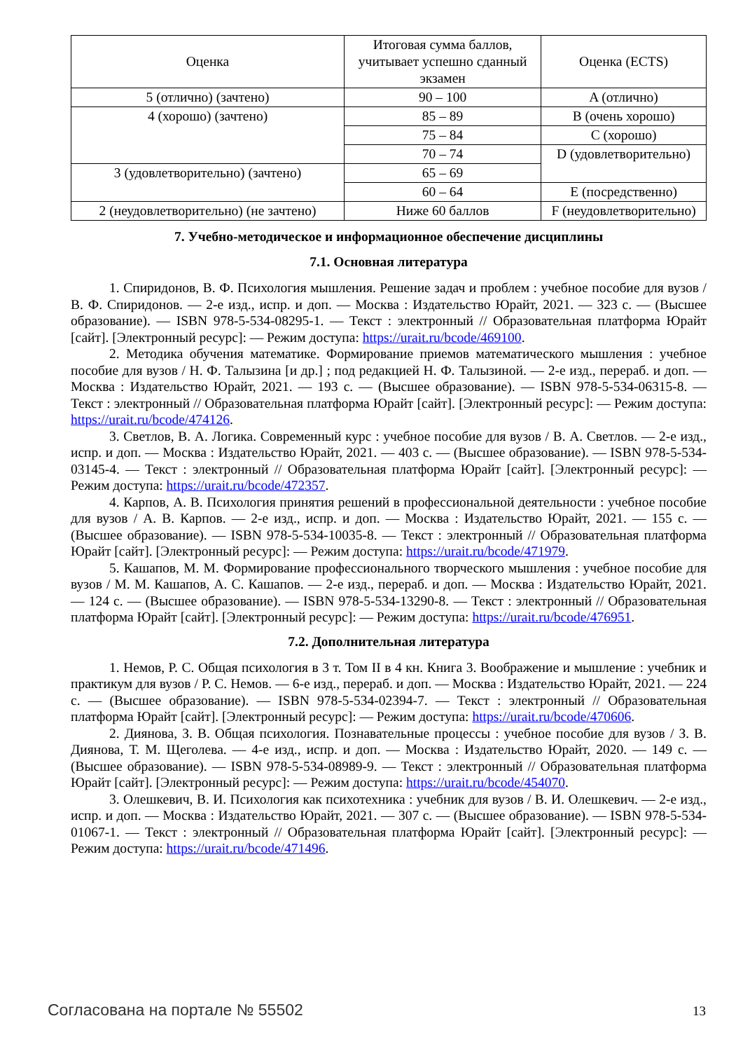| Оценка | Итоговая сумма баллов, учитывает успешно сданный экзамен | Оценка (ECTS) |
| --- | --- | --- |
| 5 (отлично) (зачтено) | 90 – 100 | A (отлично) |
| 4 (хорошо) (зачтено) | 85 – 89 | B (очень хорошо) |
| | 75 – 84 | C (хорошо) |
| | 70 – 74 | D (удовлетворительно) |
| 3 (удовлетворительно) (зачтено) | 65 – 69 | |
| | 60 – 64 | E (посредственно) |
| 2 (неудовлетворительно) (не зачтено) | Ниже 60 баллов | F (неудовлетворительно) |
7. Учебно-методическое и информационное обеспечение дисциплины
7.1. Основная литература
1. Спиридонов, В. Ф. Психология мышления. Решение задач и проблем : учебное пособие для вузов / В. Ф. Спиридонов. — 2-е изд., испр. и доп. — Москва : Издательство Юрайт, 2021. — 323 с. — (Высшее образование). — ISBN 978-5-534-08295-1. — Текст : электронный // Образовательная платформа Юрайт [сайт]. [Электронный ресурс]: — Режим доступа: https://urait.ru/bcode/469100.
2. Методика обучения математике. Формирование приемов математического мышления : учебное пособие для вузов / Н. Ф. Талызина [и др.] ; под редакцией Н. Ф. Талызиной. — 2-е изд., перераб. и доп. — Москва : Издательство Юрайт, 2021. — 193 с. — (Высшее образование). — ISBN 978-5-534-06315-8. — Текст : электронный // Образовательная платформа Юрайт [сайт]. [Электронный ресурс]: — Режим доступа: https://urait.ru/bcode/474126.
3. Светлов, В. А. Логика. Современный курс : учебное пособие для вузов / В. А. Светлов. — 2-е изд., испр. и доп. — Москва : Издательство Юрайт, 2021. — 403 с. — (Высшее образование). — ISBN 978-5-534-03145-4. — Текст : электронный // Образовательная платформа Юрайт [сайт]. [Электронный ресурс]: — Режим доступа: https://urait.ru/bcode/472357.
4. Карпов, А. В. Психология принятия решений в профессиональной деятельности : учебное пособие для вузов / А. В. Карпов. — 2-е изд., испр. и доп. — Москва : Издательство Юрайт, 2021. — 155 с. — (Высшее образование). — ISBN 978-5-534-10035-8. — Текст : электронный // Образовательная платформа Юрайт [сайт]. [Электронный ресурс]: — Режим доступа: https://urait.ru/bcode/471979.
5. Кашапов, М. М. Формирование профессионального творческого мышления : учебное пособие для вузов / М. М. Кашапов, А. С. Кашапов. — 2-е изд., перераб. и доп. — Москва : Издательство Юрайт, 2021. — 124 с. — (Высшее образование). — ISBN 978-5-534-13290-8. — Текст : электронный // Образовательная платформа Юрайт [сайт]. [Электронный ресурс]: — Режим доступа: https://urait.ru/bcode/476951.
7.2. Дополнительная литература
1. Немов, Р. С. Общая психология в 3 т. Том II в 4 кн. Книга 3. Воображение и мышление : учебник и практикум для вузов / Р. С. Немов. — 6-е изд., перераб. и доп. — Москва : Издательство Юрайт, 2021. — 224 с. — (Высшее образование). — ISBN 978-5-534-02394-7. — Текст : электронный // Образовательная платформа Юрайт [сайт]. [Электронный ресурс]: — Режим доступа: https://urait.ru/bcode/470606.
2. Диянова, З. В. Общая психология. Познавательные процессы : учебное пособие для вузов / З. В. Диянова, Т. М. Щеголева. — 4-е изд., испр. и доп. — Москва : Издательство Юрайт, 2020. — 149 с. — (Высшее образование). — ISBN 978-5-534-08989-9. — Текст : электронный // Образовательная платформа Юрайт [сайт]. [Электронный ресурс]: — Режим доступа: https://urait.ru/bcode/454070.
3. Олешкевич, В. И. Психология как психотехника : учебник для вузов / В. И. Олешкевич. — 2-е изд., испр. и доп. — Москва : Издательство Юрайт, 2021. — 307 с. — (Высшее образование). — ISBN 978-5-534-01067-1. — Текст : электронный // Образовательная платформа Юрайт [сайт]. [Электронный ресурс]: — Режим доступа: https://urait.ru/bcode/471496.
Согласована на портале № 55502 13